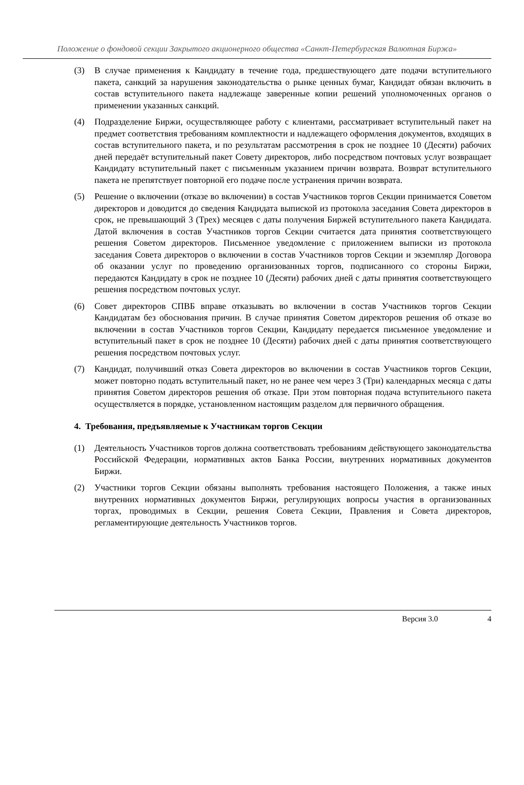Положение о фондовой секции Закрытого акционерного общества «Санкт-Петербургская Валютная Биржа»
(3) В случае применения к Кандидату в течение года, предшествующего дате подачи вступительного пакета, санкций за нарушения законодательства о рынке ценных бумаг, Кандидат обязан включить в состав вступительного пакета надлежаще заверенные копии решений уполномоченных органов о применении указанных санкций.
(4) Подразделение Биржи, осуществляющее работу с клиентами, рассматривает вступительный пакет на предмет соответствия требованиям комплектности и надлежащего оформления документов, входящих в состав вступительного пакета, и по результатам рассмотрения в срок не позднее 10 (Десяти) рабочих дней передаёт вступительный пакет Совету директоров, либо посредством почтовых услуг возвращает Кандидату вступительный пакет с письменным указанием причин возврата. Возврат вступительного пакета не препятствует повторной его подаче после устранения причин возврата.
(5) Решение о включении (отказе во включении) в состав Участников торгов Секции принимается Советом директоров и доводится до сведения Кандидата выпиской из протокола заседания Совета директоров в срок, не превышающий 3 (Трех) месяцев с даты получения Биржей вступительного пакета Кандидата. Датой включения в состав Участников торгов Секции считается дата принятия соответствующего решения Советом директоров. Письменное уведомление с приложением выписки из протокола заседания Совета директоров о включении в состав Участников торгов Секции и экземпляр Договора об оказании услуг по проведению организованных торгов, подписанного со стороны Биржи, передаются Кандидату в срок не позднее 10 (Десяти) рабочих дней с даты принятия соответствующего решения посредством почтовых услуг.
(6) Совет директоров СПВБ вправе отказывать во включении в состав Участников торгов Секции Кандидатам без обоснования причин. В случае принятия Советом директоров решения об отказе во включении в состав Участников торгов Секции, Кандидату передается письменное уведомление и вступительный пакет в срок не позднее 10 (Десяти) рабочих дней с даты принятия соответствующего решения посредством почтовых услуг.
(7) Кандидат, получивший отказ Совета директоров во включении в состав Участников торгов Секции, может повторно подать вступительный пакет, но не ранее чем через 3 (Три) календарных месяца с даты принятия Советом директоров решения об отказе. При этом повторная подача вступительного пакета осуществляется в порядке, установленном настоящим разделом для первичного обращения.
4. Требования, предъявляемые к Участникам торгов Секции
(1) Деятельность Участников торгов должна соответствовать требованиям действующего законодательства Российской Федерации, нормативных актов Банка России, внутренних нормативных документов Биржи.
(2) Участники торгов Секции обязаны выполнять требования настоящего Положения, а также иных внутренних нормативных документов Биржи, регулирующих вопросы участия в организованных торгах, проводимых в Секции, решения Совета Секции, Правления и Совета директоров, регламентирующие деятельность Участников торгов.
Версия 3.0 4